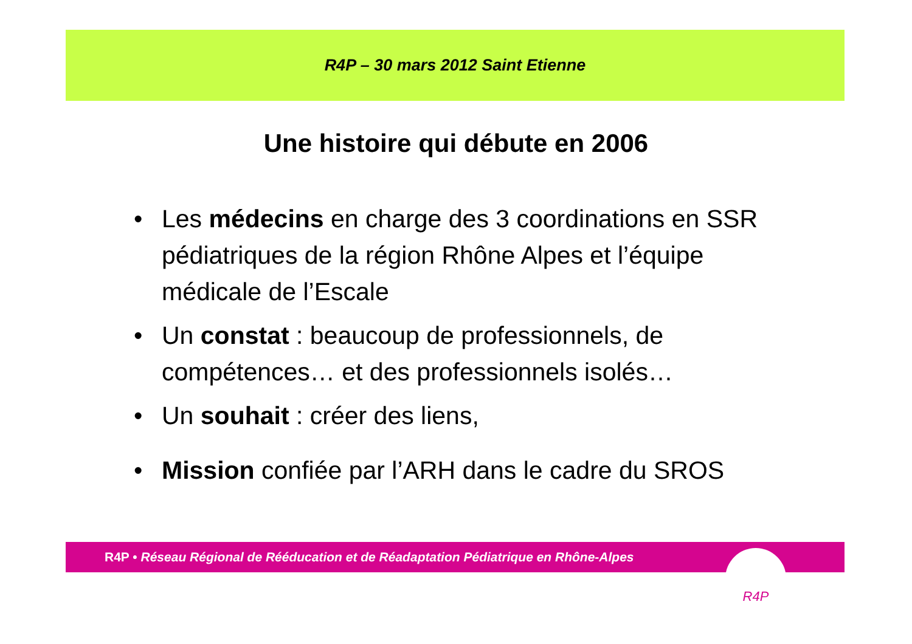R4P – 30 mars 2012 Saint Etienne
Une histoire qui débute en 2006
• Les médecins en charge des 3 coordinations en SSR pédiatriques de la région Rhône Alpes et l’équipe médicale de l’Escale
• Un constat : beaucoup de professionnels, de compétences… et des professionnels isolés…
• Un souhait : créer des liens,
• Mission confiée par l’ARH dans le cadre du SROS
R4P • Réseau Régional de Rééducation et de Réadaptation Pédiatrique en Rhône-Alpes R4P